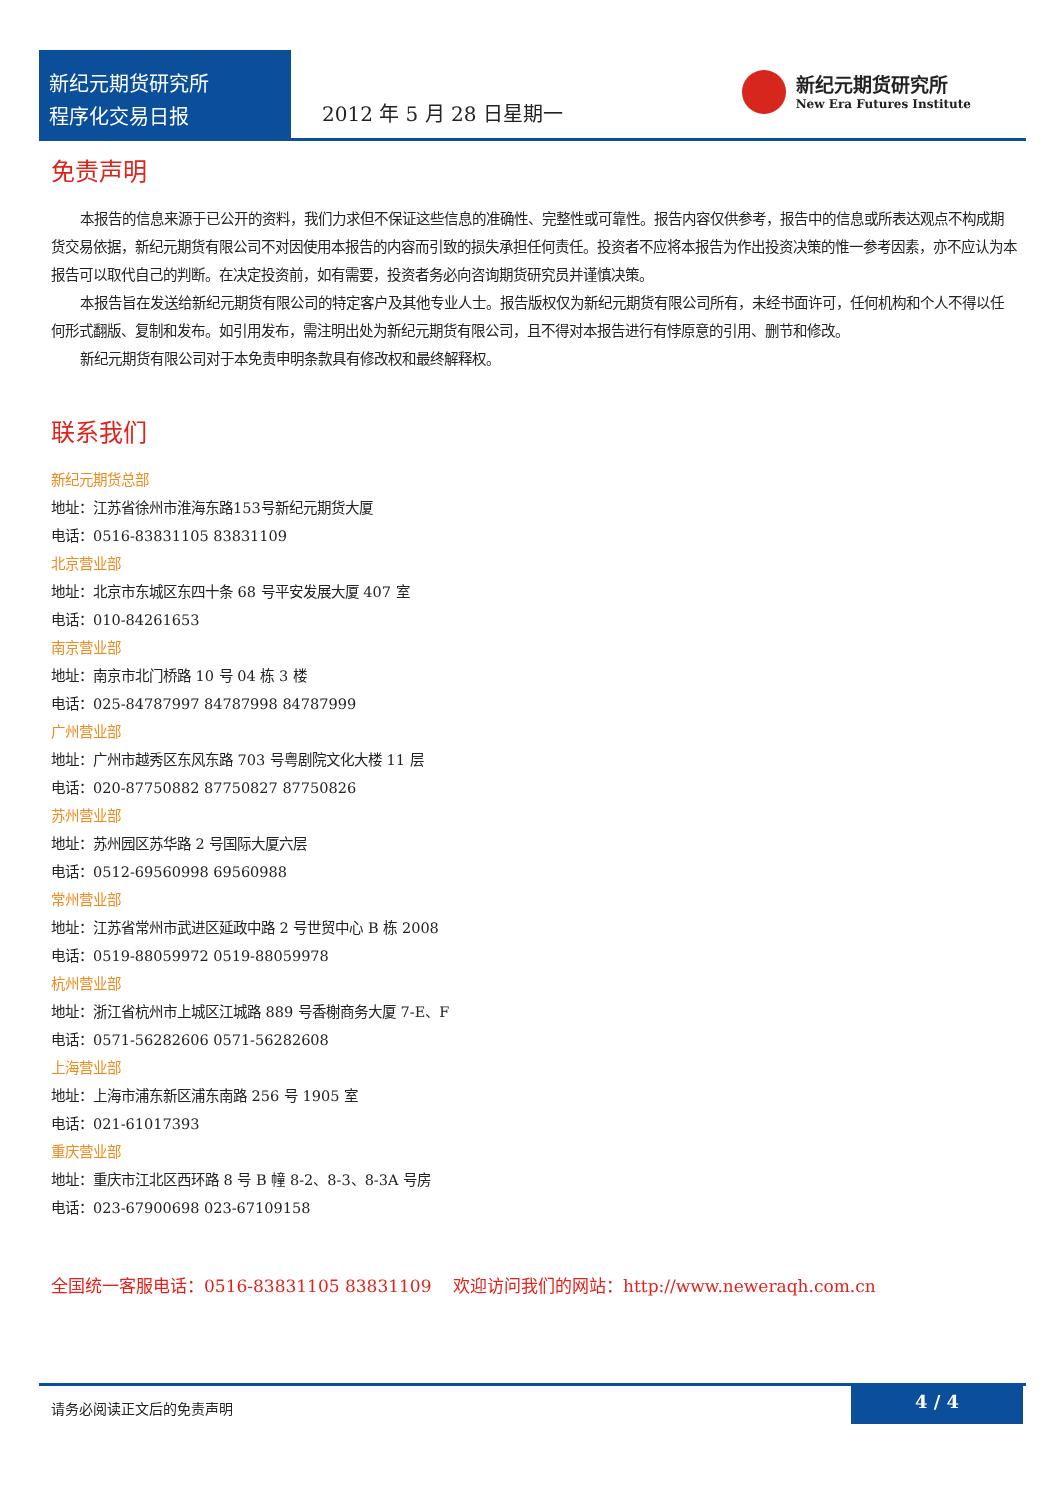新纪元期货研究所
程序化交易日报
2012 年 5 月 28 日星期一
新纪元期货研究所
New Era Futures Institute
免责声明
本报告的信息来源于已公开的资料，我们力求但不保证这些信息的准确性、完整性或可靠性。报告内容仅供参考，报告中的信息或所表达观点不构成期货交易依据，新纪元期货有限公司不对因使用本报告的内容而引致的损失承担任何责任。投资者不应将本报告为作出投资决策的惟一参考因素，亦不应认为本报告可以取代自己的判断。在决定投资前，如有需要，投资者务必向咨询期货研究员并谨慎决策。
本报告旨在发送给新纪元期货有限公司的特定客户及其他专业人士。报告版权仅为新纪元期货有限公司所有，未经书面许可，任何机构和个人不得以任何形式翻版、复制和发布。如引用发布，需注明出处为新纪元期货有限公司，且不得对本报告进行有悖原意的引用、删节和修改。
新纪元期货有限公司对于本免责申明条款具有修改权和最终解释权。
联系我们
新纪元期货总部
地址：江苏省徐州市淮海东路153号新纪元期货大厦
电话：0516-83831105 83831109
北京营业部
地址：北京市东城区东四十条 68 号平安发展大厦 407 室
电话：010-84261653
南京营业部
地址：南京市北门桥路 10 号 04 栋 3 楼
电话：025-84787997 84787998 84787999
广州营业部
地址：广州市越秀区东风东路 703 号粤剧院文化大楼 11 层
电话：020-87750882 87750827 87750826
苏州营业部
地址：苏州园区苏华路 2 号国际大厦六层
电话：0512-69560998 69560988
常州营业部
地址：江苏省常州市武进区延政中路 2 号世贸中心 B 栋 2008
电话：0519-88059972 0519-88059978
杭州营业部
地址：浙江省杭州市上城区江城路 889 号香榭商务大厦 7-E、F
电话：0571-56282606 0571-56282608
上海营业部
地址：上海市浦东新区浦东南路 256 号 1905 室
电话：021-61017393
重庆营业部
地址：重庆市江北区西环路 8 号 B 幢 8-2、8-3、8-3A 号房
电话：023-67900698 023-67109158
全国统一客服电话：0516-83831105 83831109 欢迎访问我们的网站：http://www.neweraqh.com.cn
请务必阅读正文后的免责声明 4 / 4